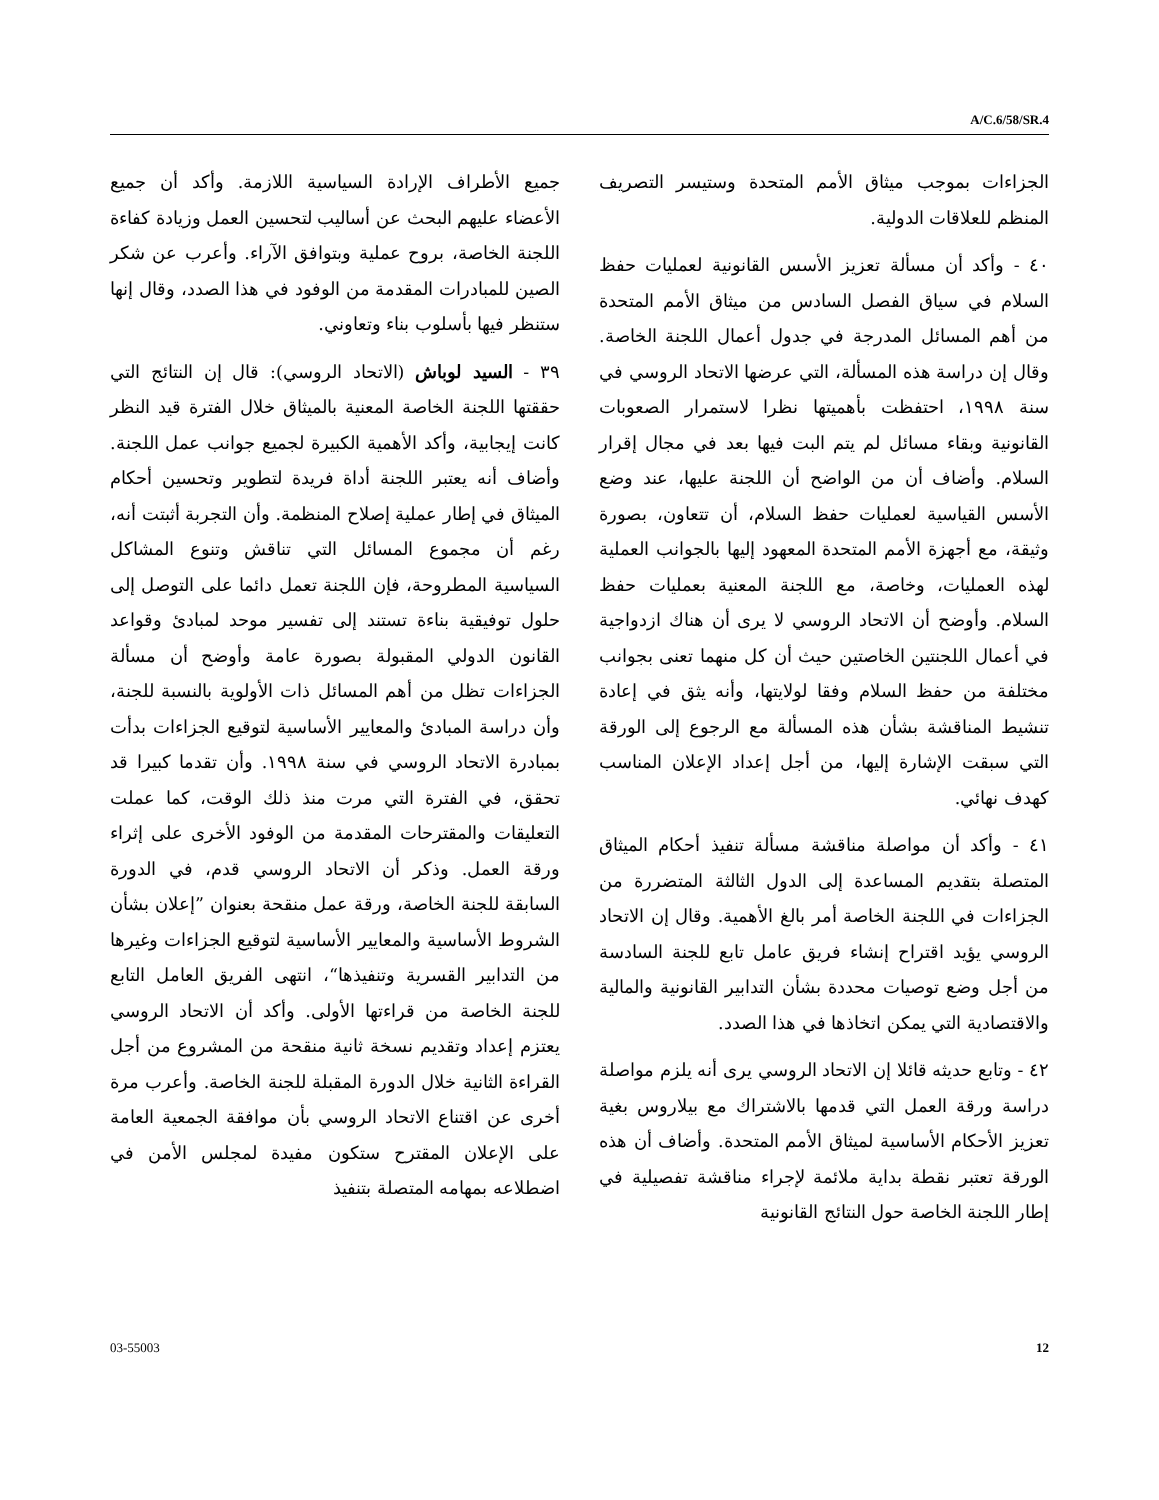A/C.6/58/SR.4
جميع الأطراف الإرادة السياسية اللازمة. وأكد أن جميع الأعضاء عليهم البحث عن أساليب لتحسين العمل وزيادة كفاءة اللجنة الخاصة، بروح عملية وبتوافق الآراء. وأعرب عن شكر الصين للمبادرات المقدمة من الوفود في هذا الصدد، وقال إنها ستنظر فيها بأسلوب بناء وتعاوني.
٣٩ - السيد لوباش (الاتحاد الروسي): قال إن النتائج التي حققتها اللجنة الخاصة المعنية بالميثاق خلال الفترة قيد النظر كانت إيجابية، وأكد الأهمية الكبيرة لجميع جوانب عمل اللجنة. وأضاف أنه يعتبر اللجنة أداة فريدة لتطوير وتحسين أحكام الميثاق في إطار عملية إصلاح المنظمة. وأن التجربة أثبتت أنه، رغم أن مجموع المسائل التي تناقش وتنوع المشاكل السياسية المطروحة، فإن اللجنة تعمل دائما على التوصل إلى حلول توفيقية بناءة تستند إلى تفسير موحد لمبادئ وقواعد القانون الدولي المقبولة بصورة عامة وأوضح أن مسألة الجزاءات تظل من أهم المسائل ذات الأولوية بالنسبة للجنة، وأن دراسة المبادئ والمعايير الأساسية لتوقيع الجزاءات بدأت بمبادرة الاتحاد الروسي في سنة ١٩٩٨. وأن تقدما كبيرا قد تحقق، في الفترة التي مرت منذ ذلك الوقت، كما عملت التعليقات والمقترحات المقدمة من الوفود الأخرى على إثراء ورقة العمل. وذكر أن الاتحاد الروسي قدم، في الدورة السابقة للجنة الخاصة، ورقة عمل منقحة بعنوان ”إعلان بشأن الشروط الأساسية والمعايير الأساسية لتوقيع الجزاءات وغيرها من التدابير القسرية وتنفيذها“، انتهى الفريق العامل التابع للجنة الخاصة من قراءتها الأولى. وأكد أن الاتحاد الروسي يعتزم إعداد وتقديم نسخة ثانية منقحة من المشروع من أجل القراءة الثانية خلال الدورة المقبلة للجنة الخاصة. وأعرب مرة أخرى عن اقتناع الاتحاد الروسي بأن موافقة الجمعية العامة على الإعلان المقترح ستكون مفيدة لمجلس الأمن في اضطلاعه بمهامه المتصلة بتنفيذ
الجزاءات بموجب ميثاق الأمم المتحدة وستيسر التصريف المنظم للعلاقات الدولية.
٤٠ - وأكد أن مسألة تعزيز الأسس القانونية لعمليات حفظ السلام في سياق الفصل السادس من ميثاق الأمم المتحدة من أهم المسائل المدرجة في جدول أعمال اللجنة الخاصة. وقال إن دراسة هذه المسألة، التي عرضها الاتحاد الروسي في سنة ١٩٩٨، احتفظت بأهميتها نظرا لاستمرار الصعوبات القانونية وبقاء مسائل لم يتم البت فيها بعد في مجال إقرار السلام. وأضاف أن من الواضح أن اللجنة عليها، عند وضع الأسس القياسية لعمليات حفظ السلام، أن تتعاون، بصورة وثيقة، مع أجهزة الأمم المتحدة المعهود إليها بالجوانب العملية لهذه العمليات، وخاصة، مع اللجنة المعنية بعمليات حفظ السلام. وأوضح أن الاتحاد الروسي لا يرى أن هناك ازدواجية في أعمال اللجنتين الخاصتين حيث أن كل منهما تعنى بجوانب مختلفة من حفظ السلام وفقا لولايتها، وأنه يثق في إعادة تنشيط المناقشة بشأن هذه المسألة مع الرجوع إلى الورقة التي سبقت الإشارة إليها، من أجل إعداد الإعلان المناسب كهدف نهائي.
٤١ - وأكد أن مواصلة مناقشة مسألة تنفيذ أحكام الميثاق المتصلة بتقديم المساعدة إلى الدول الثالثة المتضررة من الجزاءات في اللجنة الخاصة أمر بالغ الأهمية. وقال إن الاتحاد الروسي يؤيد اقتراح إنشاء فريق عامل تابع للجنة السادسة من أجل وضع توصيات محددة بشأن التدابير القانونية والمالية والاقتصادية التي يمكن اتخاذها في هذا الصدد.
٤٢ - وتابع حديثه قائلا إن الاتحاد الروسي يرى أنه يلزم مواصلة دراسة ورقة العمل التي قدمها بالاشتراك مع بيلاروس بغية تعزيز الأحكام الأساسية لميثاق الأمم المتحدة. وأضاف أن هذه الورقة تعتبر نقطة بداية ملائمة لإجراء مناقشة تفصيلية في إطار اللجنة الخاصة حول النتائج القانونية
03-55003 12